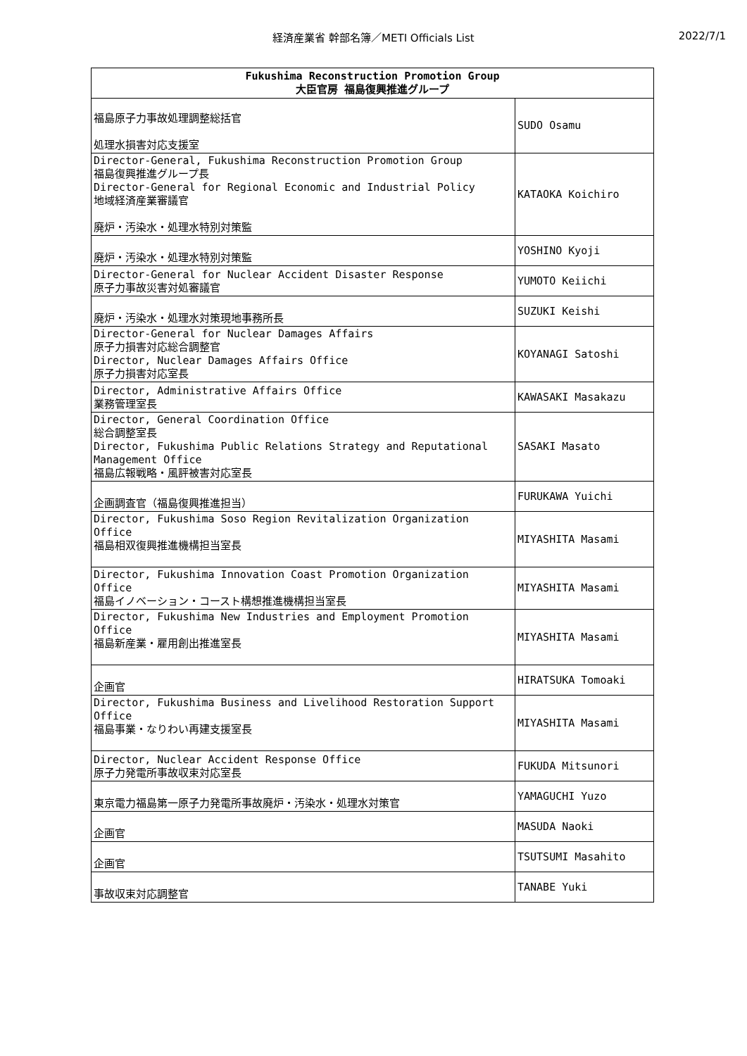経済産業省 幹部名簿／METI Officials List
2022/7/1
| Fukushima Reconstruction Promotion Group 大臣官房 福島復興推進グループ | |
| --- | --- |
| 福島原子力事故処理調整総括官 処理水損害対応支援室 | SUDO Osamu |
| Director-General, Fukushima Reconstruction Promotion Group 福島復興推進グループ長 Director-General for Regional Economic and Industrial Policy 地域経済産業審議官 廃炉・汚染水・処理水特別対策監 | KATAOKA Koichiro |
| 廃炉・汚染水・処理水特別対策監 | YOSHINO Kyoji |
| Director-General for Nuclear Accident Disaster Response 原子力事故災害対処審議官 | YUMOTO Keiichi |
| 廃炉・汚染水・処理水対策現地事務所長 | SUZUKI Keishi |
| Director-General for Nuclear Damages Affairs 原子力損害対応総合調整官 Director, Nuclear Damages Affairs Office 原子力損害対応室長 | KOYANAGI Satoshi |
| Director, Administrative Affairs Office 業務管理室長 | KAWASAKI Masakazu |
| Director, General Coordination Office 総合調整室長 Director, Fukushima Public Relations Strategy and Reputational Management Office 福島広報戦略・風評被害対応室長 | SASAKI Masato |
| 企画調査官（福島復興推進担当） | FURUKAWA Yuichi |
| Director, Fukushima Soso Region Revitalization Organization Office 福島相双復興推進機構担当室長 | MIYASHITA Masami |
| Director, Fukushima Innovation Coast Promotion Organization Office 福島イノベーション・コースト構想推進機構担当室長 | MIYASHITA Masami |
| Director, Fukushima New Industries and Employment Promotion Office 福島新産業・雇用創出推進室長 | MIYASHITA Masami |
| 企画官 | HIRATSUKA Tomoaki |
| Director, Fukushima Business and Livelihood Restoration Support Office 福島事業・なりわい再建支援室長 | MIYASHITA Masami |
| Director, Nuclear Accident Response Office 原子力発電所事故収束対応室長 | FUKUDA Mitsunori |
| 東京電力福島第一原子力発電所事故廃炉・汚染水・処理水対策官 | YAMAGUCHI Yuzo |
| 企画官 | MASUDA Naoki |
| 企画官 | TSUTSUMI Masahito |
| 事故収束対応調整官 | TANABE Yuki |